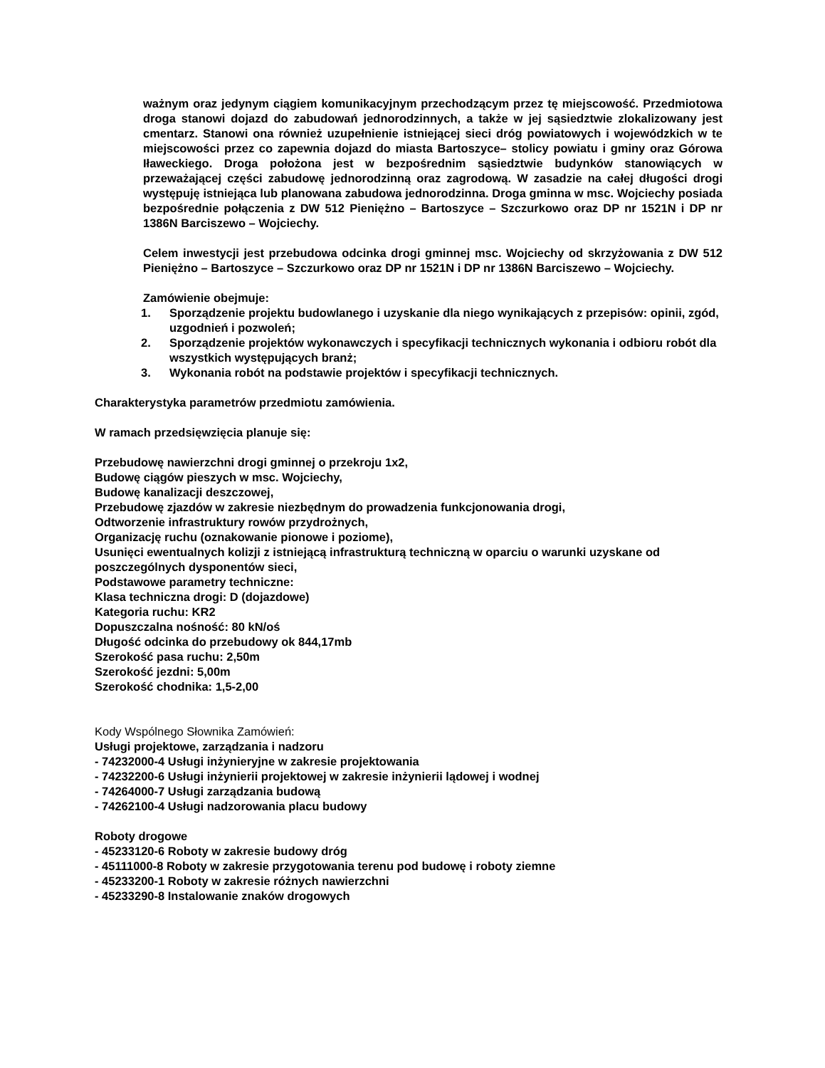ważnym oraz jedynym ciągiem komunikacyjnym przechodzącym przez tę miejscowość. Przedmiotowa droga stanowi dojazd do zabudowań jednorodzinnych, a także w jej sąsiedztwie zlokalizowany jest cmentarz. Stanowi ona również uzupełnienie istniejącej sieci dróg powiatowych i wojewódzkich w te miejscowości przez co zapewnia dojazd do miasta Bartoszyce– stolicy powiatu i gminy oraz Górowa Iławeckiego. Droga położona jest w bezpośrednim sąsiedztwie budynków stanowiących w przeważającej części zabudowę jednorodzinną oraz zagrodową. W zasadzie na całej długości drogi występuję istniejąca lub planowana zabudowa jednorodzinna. Droga gminna w msc. Wojciechy posiada bezpośrednie połączenia z DW 512 Pieniężno – Bartoszyce – Szczurkowo oraz DP nr 1521N i DP nr 1386N Barciszewo – Wojciechy.
Celem inwestycji jest przebudowa odcinka drogi gminnej msc. Wojciechy od skrzyżowania z DW 512 Pieniężno – Bartoszyce – Szczurkowo oraz DP nr 1521N i DP nr 1386N Barciszewo – Wojciechy.
Zamówienie obejmuje:
1. Sporządzenie projektu budowlanego i uzyskanie dla niego wynikających z przepisów: opinii, zgód, uzgodnień i pozwoleń;
2. Sporządzenie projektów wykonawczych i specyfikacji technicznych wykonania i odbioru robót dla wszystkich występujących branż;
3. Wykonania robót na podstawie projektów i specyfikacji technicznych.
Charakterystyka parametrów przedmiotu zamówienia.
W ramach przedsięwzięcia planuje się:
Przebudowę nawierzchni drogi gminnej o przekroju 1x2,
Budowę ciągów pieszych w msc. Wojciechy,
Budowę kanalizacji deszczowej,
Przebudowę zjazdów w zakresie niezbędnym do prowadzenia funkcjonowania drogi,
Odtworzenie infrastruktury rowów przydrożnych,
Organizację ruchu (oznakowanie pionowe i poziome),
Usunięci ewentualnych kolizji z istniejącą infrastrukturą techniczną w oparciu o warunki uzyskane od poszczególnych dysponentów sieci,
Podstawowe parametry techniczne:
Klasa techniczna drogi: D (dojazdowe)
Kategoria ruchu: KR2
Dopuszczalna nośność: 80 kN/oś
Długość odcinka do przebudowy ok 844,17mb
Szerokość pasa ruchu: 2,50m
Szerokość jezdni: 5,00m
Szerokość chodnika: 1,5-2,00
Kody Wspólnego Słownika Zamówień:
Usługi projektowe, zarządzania i nadzoru
- 74232000-4 Usługi inżynieryjne w zakresie projektowania
- 74232200-6 Usługi inżynierii projektowej w zakresie inżynierii lądowej i wodnej
- 74264000-7 Usługi zarządzania budową
- 74262100-4 Usługi nadzorowania placu budowy
Roboty drogowe
- 45233120-6 Roboty w zakresie budowy dróg
- 45111000-8 Roboty w zakresie przygotowania terenu pod budowę i roboty ziemne
- 45233200-1 Roboty w zakresie różnych nawierzchni
- 45233290-8 Instalowanie znaków drogowych